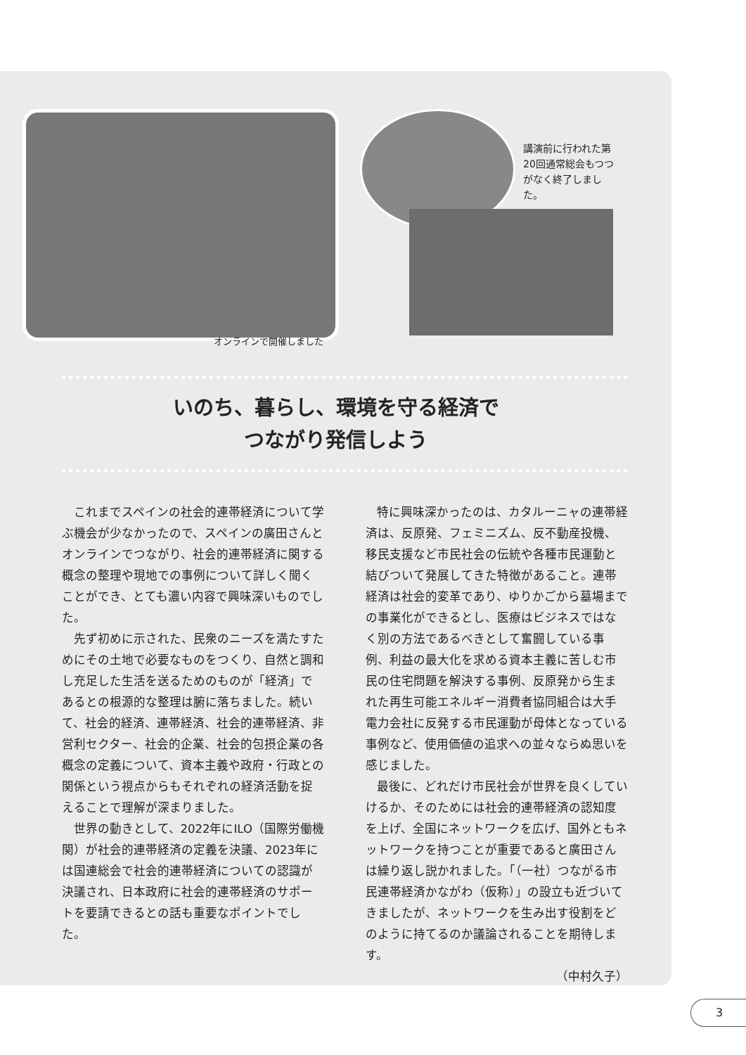講演前に行われた第20回通常総会もつつがなく終了しました。
オンラインで開催しました
いのち、暮らし、環境を守る経済で
つながり発信しよう
これまでスペインの社会的連帯経済について学ぶ機会が少なかったので、スペインの廣田さんとオンラインでつながり、社会的連帯経済に関する概念の整理や現地での事例について詳しく聞くことができ、とても濃い内容で興味深いものでした。
先ず初めに示された、民衆のニーズを満たすためにその土地で必要なものをつくり、自然と調和し充足した生活を送るためのものが「経済」であるとの根源的な整理は腑に落ちました。続いて、社会的経済、連帯経済、社会的連帯経済、非営利セクター、社会的企業、社会的包摂企業の各概念の定義について、資本主義や政府・行政との関係という視点からもそれぞれの経済活動を捉えることで理解が深まりました。
世界の動きとして、2022年にILO（国際労働機関）が社会的連帯経済の定義を決議、2023年には国連総会で社会的連帯経済についての認識が決議され、日本政府に社会的連帯経済のサポートを要請できるとの話も重要なポイントでした。
特に興味深かったのは、カタルーニャの連帯経済は、反原発、フェミニズム、反不動産投機、移民支援など市民社会の伝統や各種市民運動と結びついて発展してきた特徴があること。連帯経済は社会的変革であり、ゆりかごから墓場までの事業化ができるとし、医療はビジネスではなく別の方法であるべきとして奮闘している事例、利益の最大化を求める資本主義に苦しむ市民の住宅問題を解決する事例、反原発から生まれた再生可能エネルギー消費者協同組合は大手電力会社に反発する市民運動が母体となっている事例など、使用価値の追求への並々ならぬ思いを感じました。
最後に、どれだけ市民社会が世界を良くしていけるか、そのためには社会的連帯経済の認知度を上げ、全国にネットワークを広げ、国外ともネットワークを持つことが重要であると廣田さんは繰り返し説かれました。「（一社）つながる市民連帯経済かながわ（仮称）」の設立も近づいてきましたが、ネットワークを生み出す役割をどのように持てるのか議論されることを期待します。
（中村久子）
3